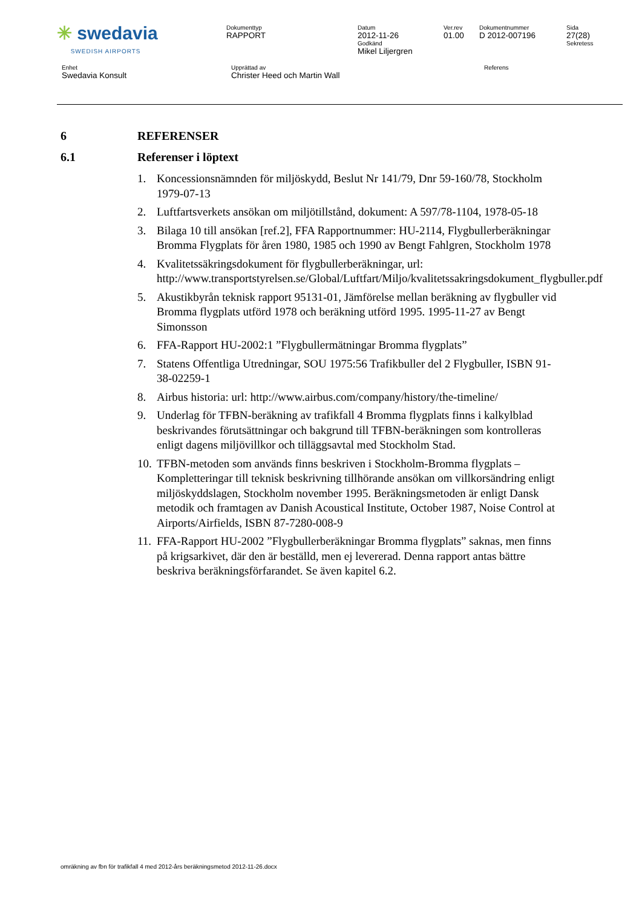| ✳ swedavia SWEDISH AIRPORTS | Dokumenttyp RAPPORT | Datum 2012-11-26 Godkänd Mikel Liljergren | Ver.rev 01.00 | Dokumentnummer D 2012-007196 | Sida 27(28) Sekretess |
| Enhet Swedavia Konsult | Upprättad av Christer Heed och Martin Wall | Referens |
6 REFERENSER
6.1 Referenser i löptext
1. Koncessionsnämnden för miljöskydd, Beslut Nr 141/79, Dnr 59-160/78, Stockholm 1979-07-13
2. Luftfartsverkets ansökan om miljötillstånd, dokument: A 597/78-1104, 1978-05-18
3. Bilaga 10 till ansökan [ref.2], FFA Rapportnummer: HU-2114, Flygbullerberäkningar Bromma Flygplats för åren 1980, 1985 och 1990 av Bengt Fahlgren, Stockholm 1978
4. Kvalitetssäkringsdokument för flygbullerberäkningar, url: http://www.transportstyrelsen.se/Global/Luftfart/Miljo/kvalitetssakringsdokument_flygbuller.pdf
5. Akustikbyrån teknisk rapport 95131-01, Jämförelse mellan beräkning av flygbuller vid Bromma flygplats utförd 1978 och beräkning utförd 1995. 1995-11-27 av Bengt Simonsson
6. FFA-Rapport HU-2002:1 ”Flygbullermätningar Bromma flygplats”
7. Statens Offentliga Utredningar, SOU 1975:56 Trafikbuller del 2 Flygbuller, ISBN 91-38-02259-1
8. Airbus historia: url: http://www.airbus.com/company/history/the-timeline/
9. Underlag för TFBN-beräkning av trafikfall 4 Bromma flygplats finns i kalkylblad beskrivandes förutsättningar och bakgrund till TFBN-beräkningen som kontrolleras enligt dagens miljövillkor och tilläggsavtal med Stockholm Stad.
10. TFBN-metoden som används finns beskriven i Stockholm-Bromma flygplats – Kompletteringar till teknisk beskrivning tillhörande ansökan om villkorsändring enligt miljöskyddslagen, Stockholm november 1995. Beräkningsmetoden är enligt Dansk metodik och framtagen av Danish Acoustical Institute, October 1987, Noise Control at Airports/Airfields, ISBN 87-7280-008-9
11. FFA-Rapport HU-2002 ”Flygbullerberäkningar Bromma flygplats” saknas, men finns på krigsarkivet, där den är beställd, men ej levererad. Denna rapport antas bättre beskriva beräkningsförfarandet. Se även kapitel 6.2.
omräkning av fbn för trafikfall 4 med 2012-års beräkningsmetod 2012-11-26.docx